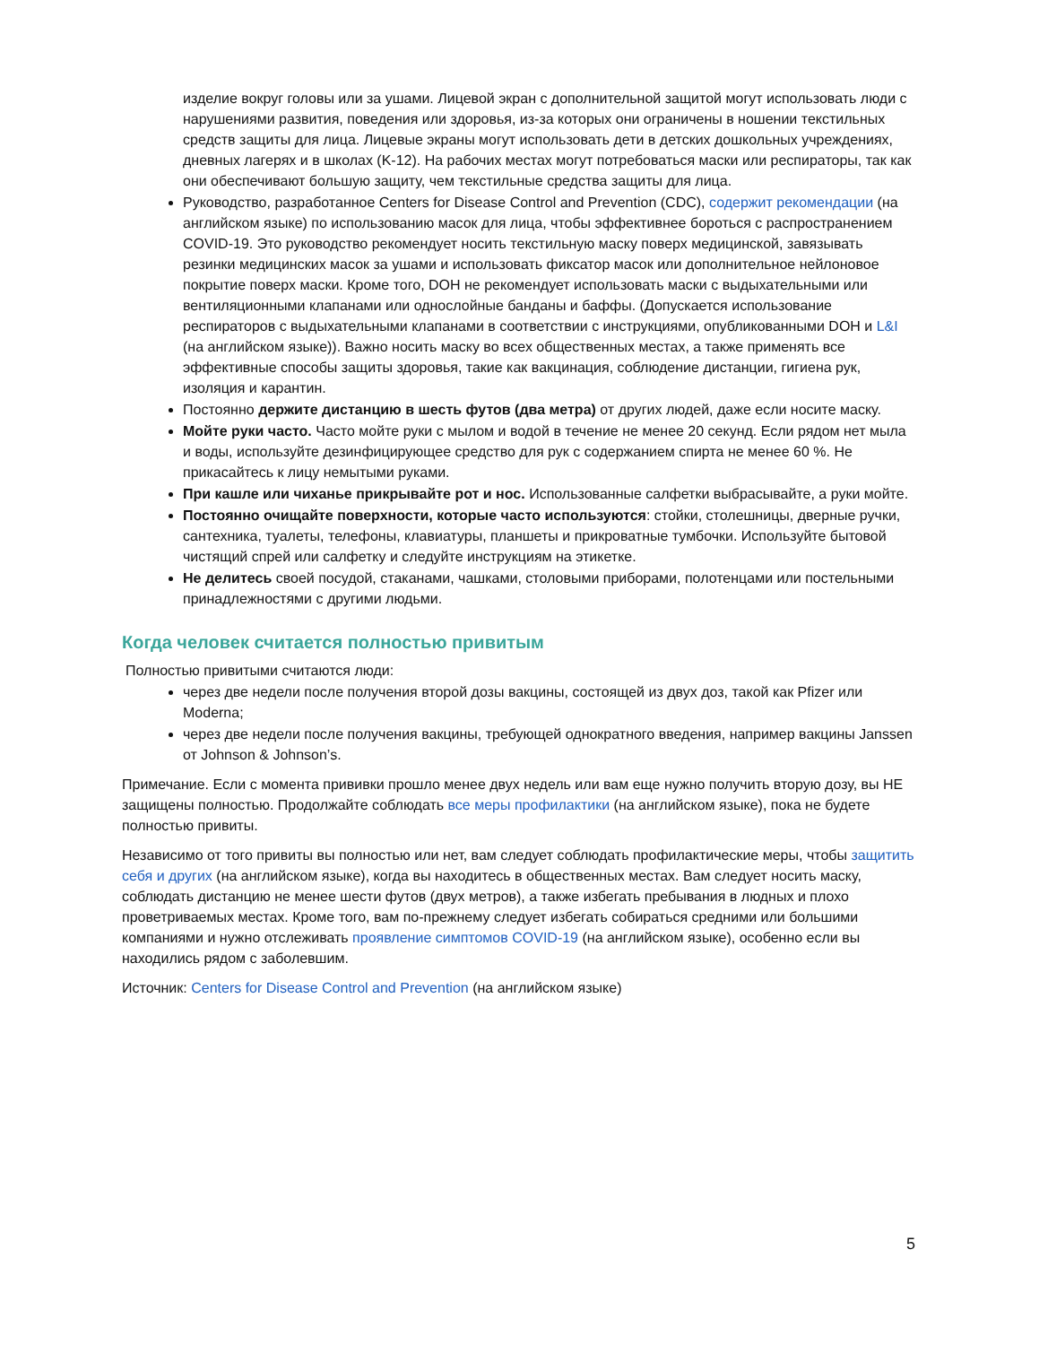изделие вокруг головы или за ушами. Лицевой экран с дополнительной защитой могут использовать люди с нарушениями развития, поведения или здоровья, из-за которых они ограничены в ношении текстильных средств защиты для лица. Лицевые экраны могут использовать дети в детских дошкольных учреждениях, дневных лагерях и в школах (K-12). На рабочих местах могут потребоваться маски или респираторы, так как они обеспечивают большую защиту, чем текстильные средства защиты для лица.
Руководство, разработанное Centers for Disease Control and Prevention (CDC), содержит рекомендации (на английском языке) по использованию масок для лица, чтобы эффективнее бороться с распространением COVID-19. Это руководство рекомендует носить текстильную маску поверх медицинской, завязывать резинки медицинских масок за ушами и использовать фиксатор масок или дополнительное нейлоновое покрытие поверх маски. Кроме того, DOH не рекомендует использовать маски с выдыхательными или вентиляционными клапанами или однослойные банданы и баффы. (Допускается использование респираторов с выдыхательными клапанами в соответствии с инструкциями, опубликованными DOH и L&I (на английском языке)). Важно носить маску во всех общественных местах, а также применять все эффективные способы защиты здоровья, такие как вакцинация, соблюдение дистанции, гигиена рук, изоляция и карантин.
Постоянно держите дистанцию в шесть футов (два метра) от других людей, даже если носите маску.
Мойте руки часто. Часто мойте руки с мылом и водой в течение не менее 20 секунд. Если рядом нет мыла и воды, используйте дезинфицирующее средство для рук с содержанием спирта не менее 60 %. Не прикасайтесь к лицу немытыми руками.
При кашле или чиханье прикрывайте рот и нос. Использованные салфетки выбрасывайте, а руки мойте.
Постоянно очищайте поверхности, которые часто используются: стойки, столешницы, дверные ручки, сантехника, туалеты, телефоны, клавиатуры, планшеты и прикроватные тумбочки. Используйте бытовой чистящий спрей или салфетку и следуйте инструкциям на этикетке.
Не делитесь своей посудой, стаканами, чашками, столовыми приборами, полотенцами или постельными принадлежностями с другими людьми.
Когда человек считается полностью привитым
Полностью привитыми считаются люди:
через две недели после получения второй дозы вакцины, состоящей из двух доз, такой как Pfizer или Moderna;
через две недели после получения вакцины, требующей однократного введения, например вакцины Janssen от Johnson & Johnson’s.
Примечание. Если с момента прививки прошло менее двух недель или вам еще нужно получить вторую дозу, вы НЕ защищены полностью. Продолжайте соблюдать все меры профилактики (на английском языке), пока не будете полностью привиты.
Независимо от того привиты вы полностью или нет, вам следует соблюдать профилактические меры, чтобы защитить себя и других (на английском языке), когда вы находитесь в общественных местах. Вам следует носить маску, соблюдать дистанцию не менее шести футов (двух метров), а также избегать пребывания в людных и плохо проветриваемых местах. Кроме того, вам по-прежнему следует избегать собираться средними или большими компаниями и нужно отслеживать проявление симптомов COVID-19 (на английском языке), особенно если вы находились рядом с заболевшим.
Источник: Centers for Disease Control and Prevention (на английском языке)
5